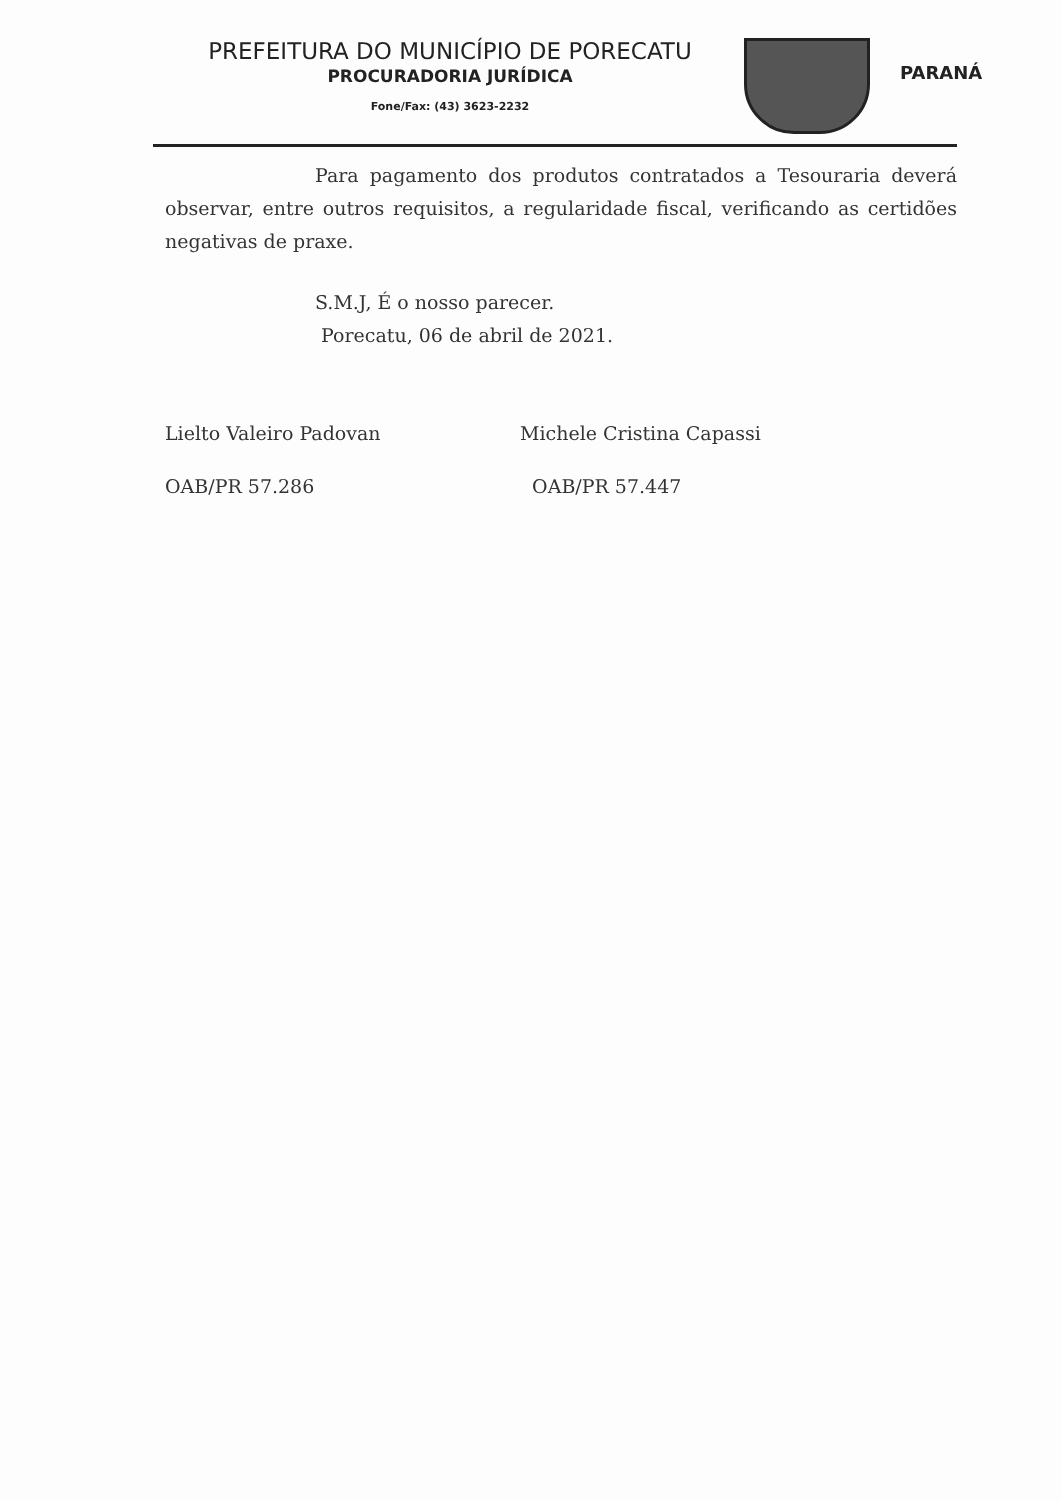PREFEITURA DO MUNICÍPIO DE PORECATU
PROCURADORIA JURÍDICA
Fone/Fax: (43) 3623-2232
PARANÁ
Para pagamento dos produtos contratados a Tesouraria deverá observar, entre outros requisitos, a regularidade fiscal, verificando as certidões negativas de praxe.
S.M.J, É o nosso parecer.
Porecatu, 06 de abril de 2021.
Lielto Valeiro Padovan
OAB/PR 57.286
Michele Cristina Capassi
OAB/PR 57.447